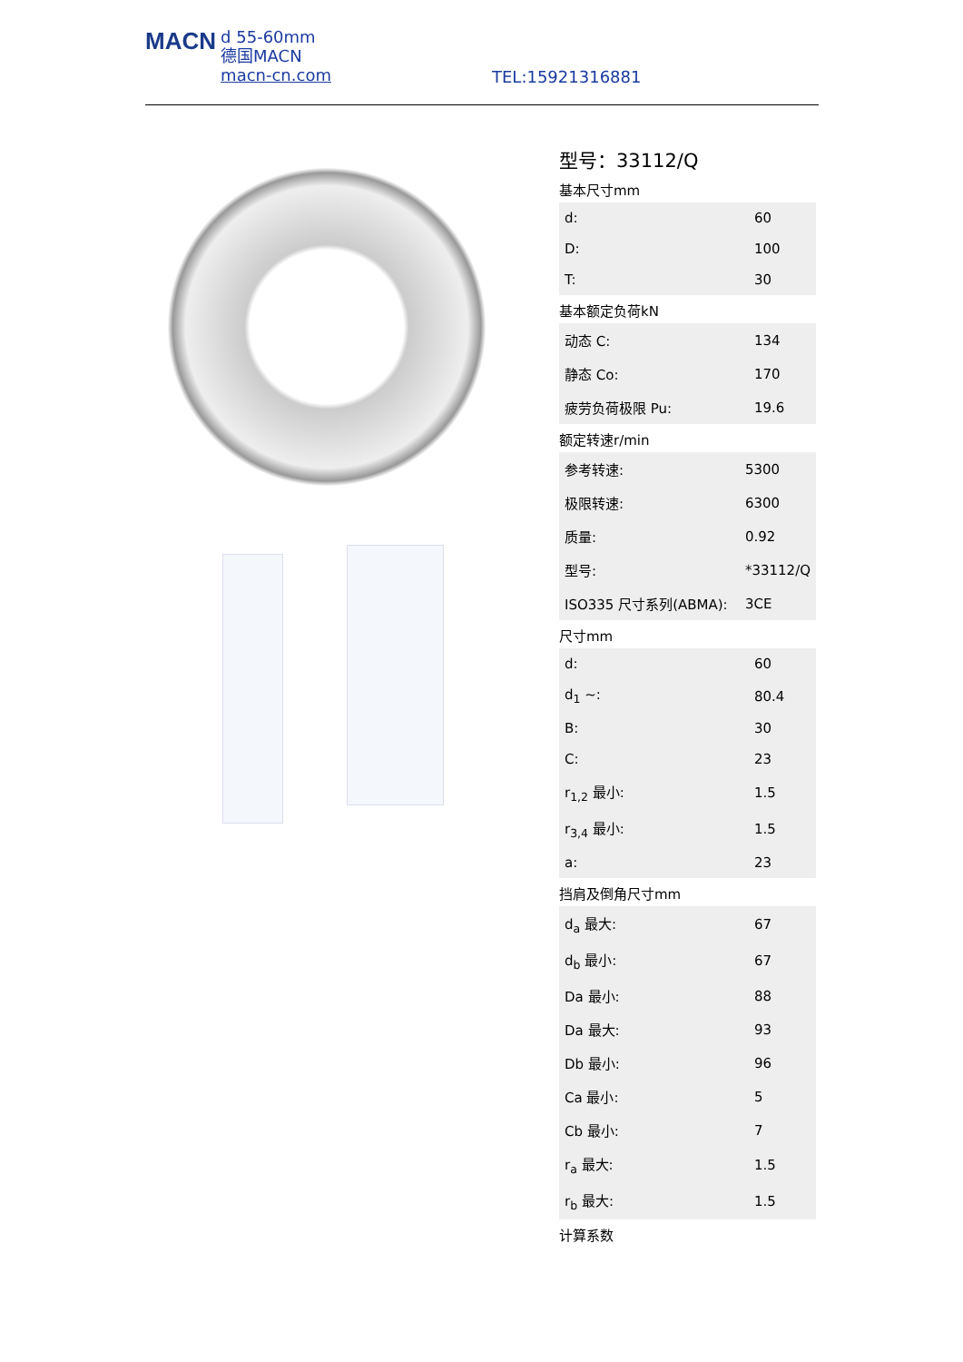MACN d 55-60mm
德国MACN
macn-cn.com
TEL:15921316881
型号：33112/Q
基本尺寸mm
| d: | 60 |
| D: | 100 |
| T: | 30 |
基本额定负荷kN
| 动态 C: | 134 |
| 静态 Co: | 170 |
| 疲劳负荷极限 Pu: | 19.6 |
额定转速r/min
| 参考转速: | 5300 |
| 极限转速: | 6300 |
| 质量: | 0.92 |
| 型号: | *33112/Q |
| ISO335 尺寸系列(ABMA): | 3CE |
尺寸mm
| d: | 60 |
| d<sub>1</sub> ~: | 80.4 |
| B: | 30 |
| C: | 23 |
| r<sub>1,2</sub> 最小: | 1.5 |
| r<sub>3,4</sub> 最小: | 1.5 |
| a: | 23 |
挡肩及倒角尺寸mm
| d<sub>a</sub> 最大: | 67 |
| d<sub>b</sub> 最小: | 67 |
| Da 最小: | 88 |
| Da 最大: | 93 |
| Db 最小: | 96 |
| Ca 最小: | 5 |
| Cb 最小: | 7 |
| r<sub>a</sub> 最大: | 1.5 |
| r<sub>b</sub> 最大: | 1.5 |
计算系数